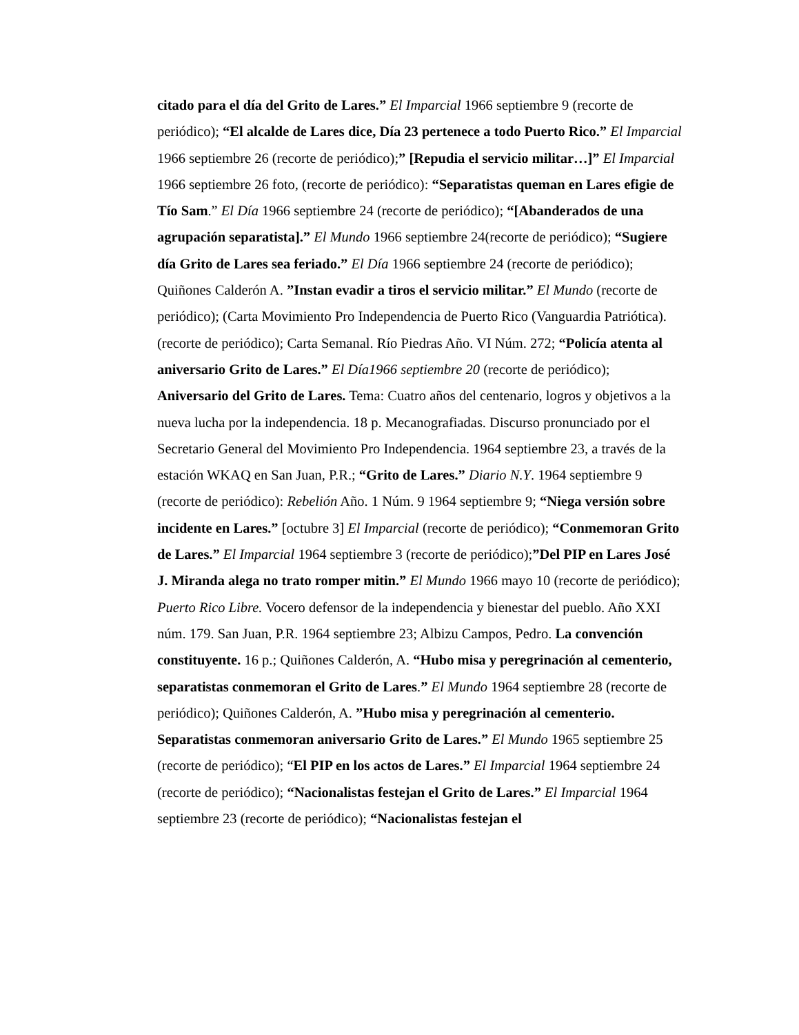citado para el día del Grito de Lares.” El Imparcial 1966 septiembre 9 (recorte de periódico); “El alcalde de Lares dice, Día 23 pertenece a todo Puerto Rico.” El Imparcial 1966 septiembre 26 (recorte de periódico);” [Repudia el servicio militar…]” El Imparcial 1966 septiembre 26 foto, (recorte de periódico): “Separatistas queman en Lares efigie de Tío Sam.” El Día 1966 septiembre 24 (recorte de periódico); “[Abanderados de una agrupación separatista].” El Mundo 1966 septiembre 24(recorte de periódico); “Sugiere día Grito de Lares sea feriado.” El Día 1966 septiembre 24 (recorte de periódico); Quiñones Calderón A. ”Instan evadir a tiros el servicio militar.” El Mundo (recorte de periódico); (Carta Movimiento Pro Independencia de Puerto Rico (Vanguardia Patriótica). (recorte de periódico); Carta Semanal. Río Piedras Año. VI Núm. 272; “Policía atenta al aniversario Grito de Lares.” El Día1966 septiembre 20 (recorte de periódico); Aniversario del Grito de Lares. Tema: Cuatro años del centenario, logros y objetivos a la nueva lucha por la independencia. 18 p. Mecanografiadas. Discurso pronunciado por el Secretario General del Movimiento Pro Independencia. 1964 septiembre 23, a través de la estación WKAQ en San Juan, P.R.; “Grito de Lares.” Diario N.Y. 1964 septiembre 9 (recorte de periódico): Rebelión Año. 1 Núm. 9 1964 septiembre 9; “Niega versión sobre incidente en Lares.” [octubre 3] El Imparcial (recorte de periódico); “Conmemoran Grito de Lares.” El Imparcial 1964 septiembre 3 (recorte de periódico);”Del PIP en Lares José J. Miranda alega no trato romper mitin.” El Mundo 1966 mayo 10 (recorte de periódico); Puerto Rico Libre. Vocero defensor de la independencia y bienestar del pueblo. Año XXI núm. 179. San Juan, P.R. 1964 septiembre 23; Albizu Campos, Pedro. La convención constituyente. 16 p.; Quiñones Calderón, A. “Hubo misa y peregrinación al cementerio, separatistas conmemoran el Grito de Lares.” El Mundo 1964 septiembre 28 (recorte de periódico); Quiñones Calderón, A. ”Hubo misa y peregrinación al cementerio. Separatistas conmemoran aniversario Grito de Lares.” El Mundo 1965 septiembre 25 (recorte de periódico); “El PIP en los actos de Lares.” El Imparcial 1964 septiembre 24 (recorte de periódico); “Nacionalistas festejan el Grito de Lares.” El Imparcial 1964 septiembre 23 (recorte de periódico); “Nacionalistas festejan el